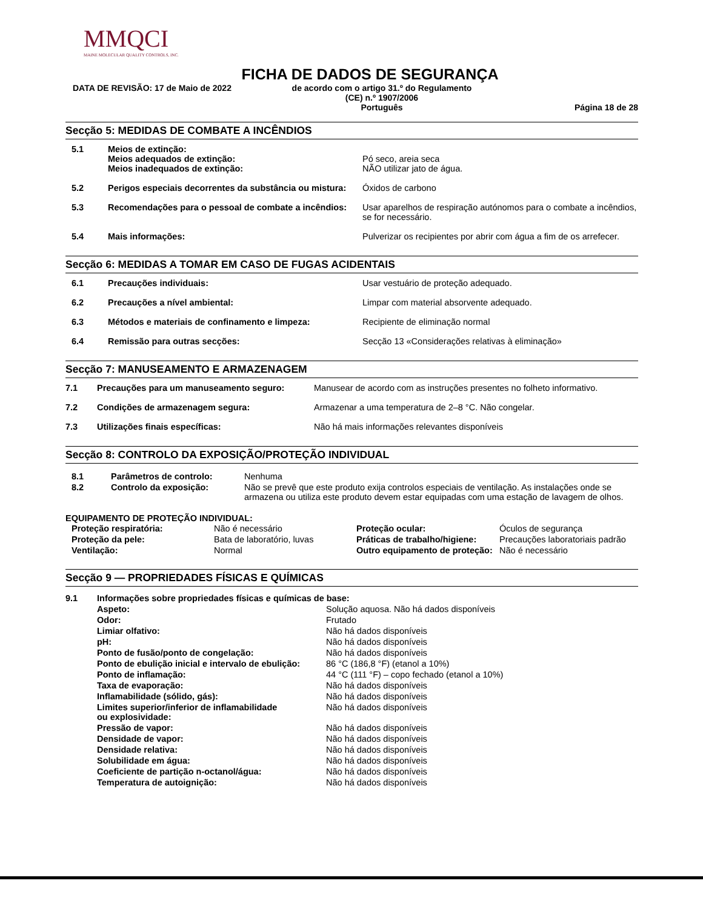MMQCI
MAINE MOLECULAR QUALITY CONTROLS, INC.
FICHA DE DADOS DE SEGURANÇA
DATA DE REVISÃO: 17 de Maio de 2022 de acordo com o artigo 31.º do Regulamento
(CE) n.º 1907/2006
Português
Página 18 de 28
Secção 5: MEDIDAS DE COMBATE A INCÊNDIOS
| 5.1 | Meios de extinção: Meios adequados de extinção: Meios inadequados de extinção: | Pó seco, areia seca NÃO utilizar jato de água. |
| 5.2 | Perigos especiais decorrentes da substância ou mistura: | Óxidos de carbono |
| 5.3 | Recomendações para o pessoal de combate a incêndios: | Usar aparelhos de respiração autónomos para o combate a incêndios, se for necessário. |
| 5.4 | Mais informações: | Pulverizar os recipientes por abrir com água a fim de os arrefecer. |
Secção 6: MEDIDAS A TOMAR EM CASO DE FUGAS ACIDENTAIS
| 6.1 | Precauções individuais: | Usar vestuário de proteção adequado. |
| 6.2 | Precauções a nível ambiental: | Limpar com material absorvente adequado. |
| 6.3 | Métodos e materiais de confinamento e limpeza: | Recipiente de eliminação normal |
| 6.4 | Remissão para outras secções: | Secção 13 «Considerações relativas à eliminação» |
Secção 7: MANUSEAMENTO E ARMAZENAGEM
| 7.1 | Precauções para um manuseamento seguro: | Manusear de acordo com as instruções presentes no folheto informativo. |
| 7.2 | Condições de armazenagem segura: | Armazenar a uma temperatura de 2–8 °C. Não congelar. |
| 7.3 | Utilizações finais específicas: | Não há mais informações relevantes disponíveis |
Secção 8: CONTROLO DA EXPOSIÇÃO/PROTEÇÃO INDIVIDUAL
| 8.1 | Parâmetros de controlo: | Nenhuma |
| 8.2 | Controlo da exposição: | Não se prevê que este produto exija controlos especiais de ventilação. As instalações onde se armazena ou utiliza este produto devem estar equipadas com uma estação de lavagem de olhos. |
EQUIPAMENTO DE PROTEÇÃO INDIVIDUAL:
| Proteção respiratória: | Não é necessário | Proteção ocular: | Óculos de segurança |
| Proteção da pele: | Bata de laboratório, luvas | Práticas de trabalho/higiene: | Precauções laboratoriais padrão |
| Ventilação: | Normal | Outro equipamento de proteção: | Não é necessário |
Secção 9 — PROPRIEDADES FÍSICAS E QUÍMICAS
| 9.1 | Informações sobre propriedades físicas e químicas de base: | |
| | Aspeto: | Solução aquosa. Não há dados disponíveis |
| | Odor: | Frutado |
| | Limiar olfativo: | Não há dados disponíveis |
| | pH: | Não há dados disponíveis |
| | Ponto de fusão/ponto de congelação: | Não há dados disponíveis |
| | Ponto de ebulição inicial e intervalo de ebulição: | 86 °C (186,8 °F) (etanol a 10%) |
| | Ponto de inflamação: | 44 °C (111 °F) – copo fechado (etanol a 10%) |
| | Taxa de evaporação: | Não há dados disponíveis |
| | Inflamabilidade (sólido, gás): | Não há dados disponíveis |
| | Limites superior/inferior de inflamabilidade ou explosividade: | Não há dados disponíveis |
| | Pressão de vapor: | Não há dados disponíveis |
| | Densidade de vapor: | Não há dados disponíveis |
| | Densidade relativa: | Não há dados disponíveis |
| | Solubilidade em água: | Não há dados disponíveis |
| | Coeficiente de partição n-octanol/água: | Não há dados disponíveis |
| | Temperatura de autoignição: | Não há dados disponíveis |